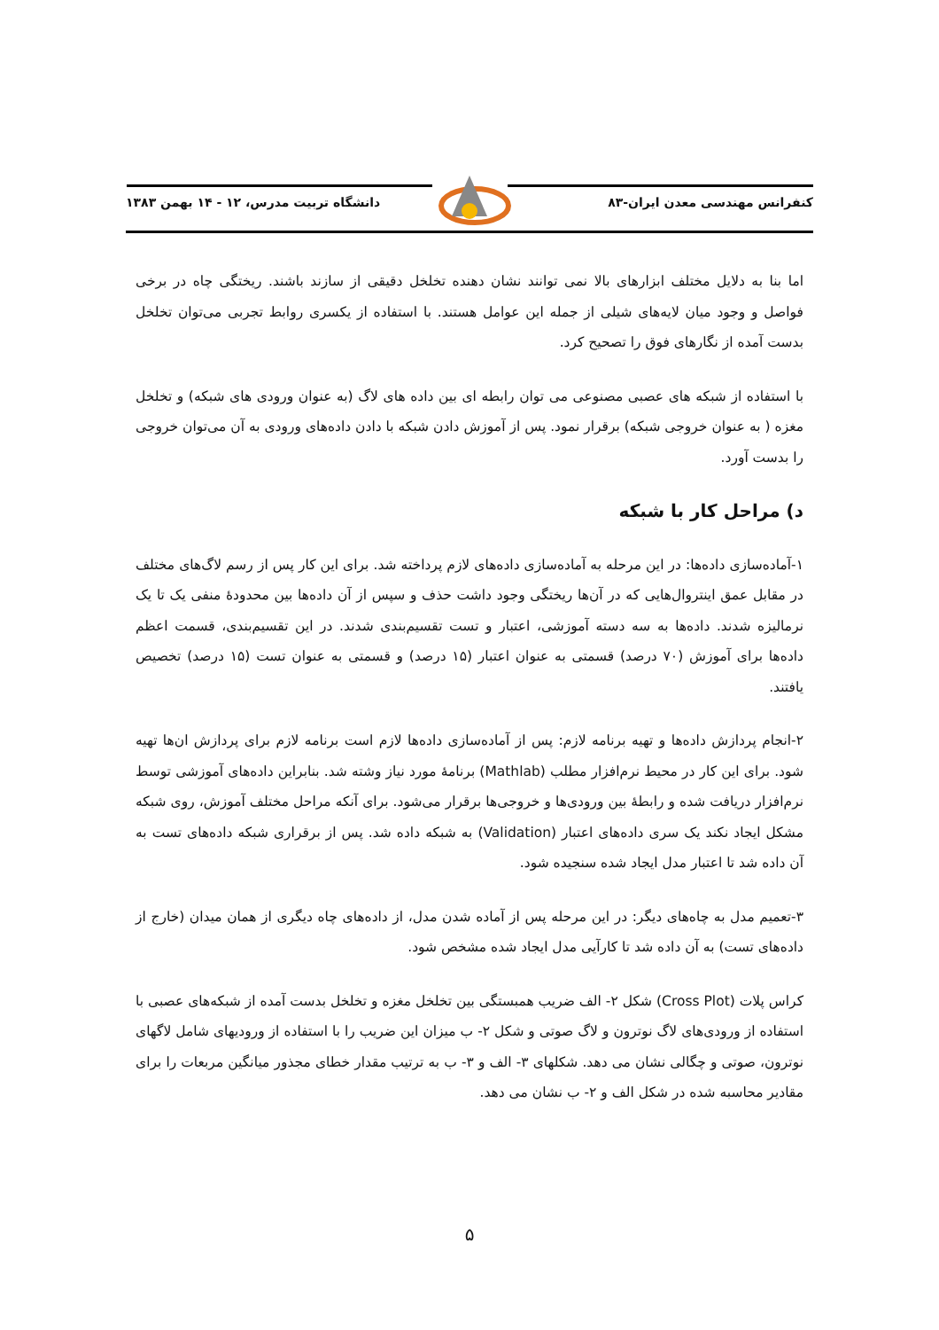کنفرانس مهندسی معدن ایران-۸۳ دانشگاه تربیت مدرس، ۱۲ - ۱۴ بهمن ۱۳۸۳
اما بنا به دلایل مختلف ابزارهای بالا نمی توانند نشان دهنده تخلخل دقیقی از سازند باشند. ریختگی چاه در برخی فواصل و وجود میان لایه‌های شیلی از جمله این عوامل هستند. با استفاده از یکسری روابط تجربی می‌توان تخلخل بدست آمده از نگارهای فوق را تصحیح کرد.
با استفاده از شبکه های عصبی مصنوعی می توان رابطه ای بین داده های لاگ (به عنوان ورودی های شبکه) و تخلخل مغزه ( به عنوان خروجی شبکه) برقرار نمود. پس از آموزش دادن شبکه با دادن داده‌های ورودی به آن می‌توان خروجی را بدست آورد.
د) مراحل کار با شبکه
۱-آماده‌سازی داده‌ها: در این مرحله به آماده‌سازی داده‌های لازم پرداخته شد. برای این کار پس از رسم لاگ‌های مختلف در مقابل عمق اینتروال‌هایی که در آن‌ها ریختگی وجود داشت حذف و سپس از آن داده‌ها بین محدودهٔ منفی یک تا یک نرمالیزه شدند. داده‌ها به سه دسته آموزشی، اعتبار و تست تقسیم‌بندی شدند. در این تقسیم‌بندی، قسمت اعظم داده‌ها برای آموزش (۷۰ درصد) قسمتی به عنوان اعتبار (۱۵ درصد) و قسمتی به عنوان تست (۱۵ درصد) تخصیص یافتند.
۲-انجام پردازش داده‌ها و تهیه برنامه لازم: پس از آماده‌سازی داده‌ها لازم است برنامه لازم برای پردازش ان‌ها تهیه شود. برای این کار در محیط نرم‌افزار مطلب (Mathlab) برنامهٔ مورد نیاز وشته شد. بنابراین داده‌های آموزشی توسط نرم‌افزار دریافت شده و رابطهٔ بین ورودی‌ها و خروجی‌ها برقرار می‌شود. برای آنکه مراحل مختلف آموزش، روی شبکه مشکل ایجاد نکند یک سری داده‌های اعتبار (Validation) به شبکه داده شد. پس از برقراری شبکه داده‌های تست به آن داده شد تا اعتبار مدل ایجاد شده سنجیده شود.
۳-تعمیم مدل به چاه‌های دیگر: در این مرحله پس از آماده شدن مدل، از داده‌های چاه دیگری از همان میدان (خارج از داده‌های تست) به آن داده شد تا کارآیی مدل ایجاد شده مشخص شود.
کراس پلات (Cross Plot) شکل ۲- الف ضریب همبستگی بین تخلخل مغزه و تخلخل بدست آمده از شبکه‌های عصبی با استفاده از ورودی‌های لاگ نوترون و لاگ صوتی و شکل ۲- ب میزان این ضریب را با استفاده از ورودیهای شامل لاگهای نوترون، صوتی و چگالی نشان می دهد. شکلهای ۳- الف و ۳- ب به ترتیب مقدار خطای مجذور میانگین مربعات را برای مقادیر محاسبه شده در شکل الف و ۲- ب نشان می دهد.
۵